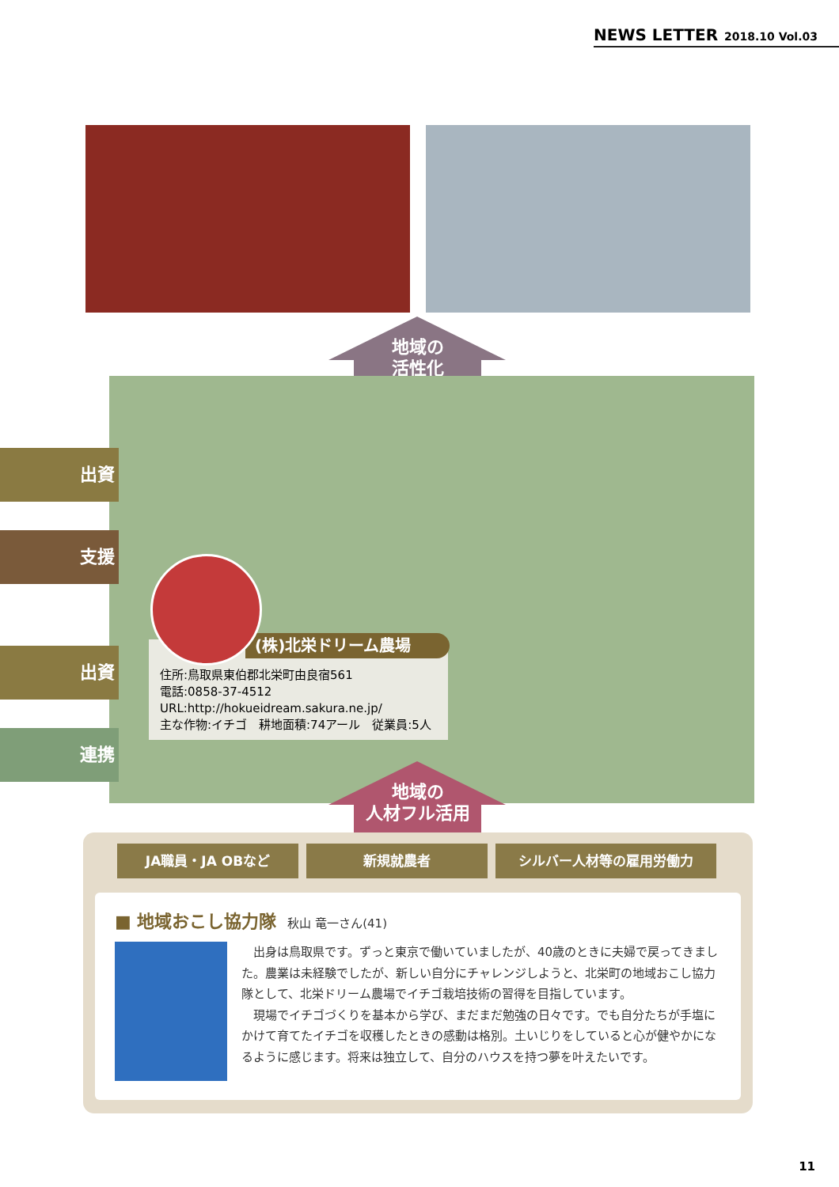NEWS LETTER 2018.10 Vol.03
地域の
活性化
出資
支援
出資
連携
住所:鳥取県東伯郡北栄町由良宿561
電話:0858-37-4512
URL:http://hokueidream.sakura.ne.jp/
主な作物:イチゴ　耕地面積:74アール　従業員:5人
(株)北栄ドリーム農場
地域の
人材フル活用
JA職員・JA OBなど 新規就農者 シルバー人材等の雇用労働力
■ 地域おこし協力隊 秋山 竜一さん(41)
出身は鳥取県です。ずっと東京で働いていましたが、40歳のときに夫婦で戻ってきました。農業は未経験でしたが、新しい自分にチャレンジしようと、北栄町の地域おこし協力隊として、北栄ドリーム農場でイチゴ栽培技術の習得を目指しています。
現場でイチゴづくりを基本から学び、まだまだ勉強の日々です。でも自分たちが手塩にかけて育てたイチゴを収穫したときの感動は格別。土いじりをしていると心が健やかになるように感じます。将来は独立して、自分のハウスを持つ夢を叶えたいです。
11